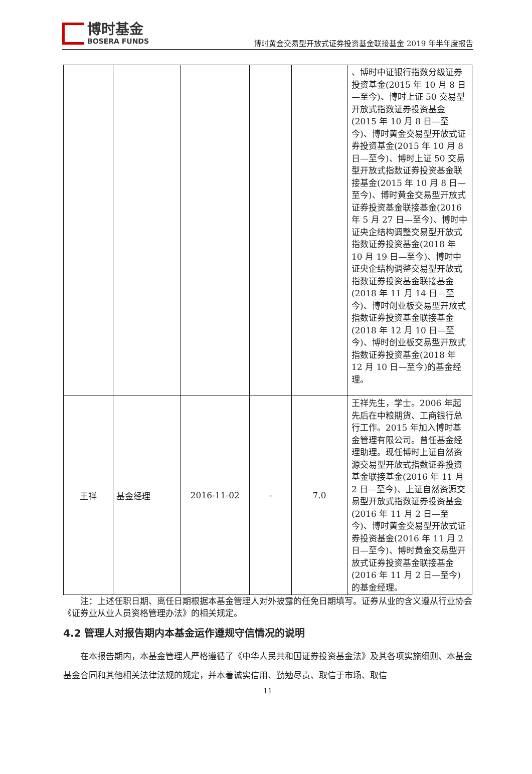博时基金
BOSERA FUNDS
博时黄金交易型开放式证券投资基金联接基金 2019 年半年度报告
| | | | | | 、博时中证银行指数分级证券投资基金(2015 年 10 月 8 日—至今)、博时上证 50 交易型开放式指数证券投资基金(2015 年 10 月 8 日—至今)、博时黄金交易型开放式证券投资基金(2015 年 10 月 8 日—至今)、博时上证 50 交易型开放式指数证券投资基金联接基金(2015 年 10 月 8 日—至今)、博时黄金交易型开放式证券投资基金联接基金(2016 年 5 月 27 日—至今)、博时中证央企结构调整交易型开放式指数证券投资基金(2018 年 10 月 19 日—至今)、博时中证央企结构调整交易型开放式指数证券投资基金联接基金(2018 年 11 月 14 日—至今)、博时创业板交易型开放式指数证券投资基金联接基金(2018 年 12 月 10 日—至今)、博时创业板交易型开放式指数证券投资基金(2018 年 12 月 10 日—至今)的基金经理。 |
| 王祥 | 基金经理 | 2016-11-02 | - | 7.0 | 王祥先生，学士。2006 年起先后在中粮期货、工商银行总行工作。2015 年加入博时基金管理有限公司。曾任基金经理助理。现任博时上证自然资源交易型开放式指数证券投资基金联接基金(2016 年 11 月 2 日—至今)、上证自然资源交易型开放式指数证券投资基金(2016 年 11 月 2 日—至今)、博时黄金交易型开放式证券投资基金(2016 年 11 月 2 日—至今)、博时黄金交易型开放式证券投资基金联接基金(2016 年 11 月 2 日—至今)的基金经理。 |
注：上述任职日期、离任日期根据本基金管理人对外披露的任免日期填写。证券从业的含义遵从行业协会《证券业从业人员资格管理办法》的相关规定。
4.2 管理人对报告期内本基金运作遵规守信情况的说明
在本报告期内，本基金管理人严格遵循了《中华人民共和国证券投资基金法》及其各项实施细则、本基金基金合同和其他相关法律法规的规定，并本着诚实信用、勤勉尽责、取信于市场、取信
11